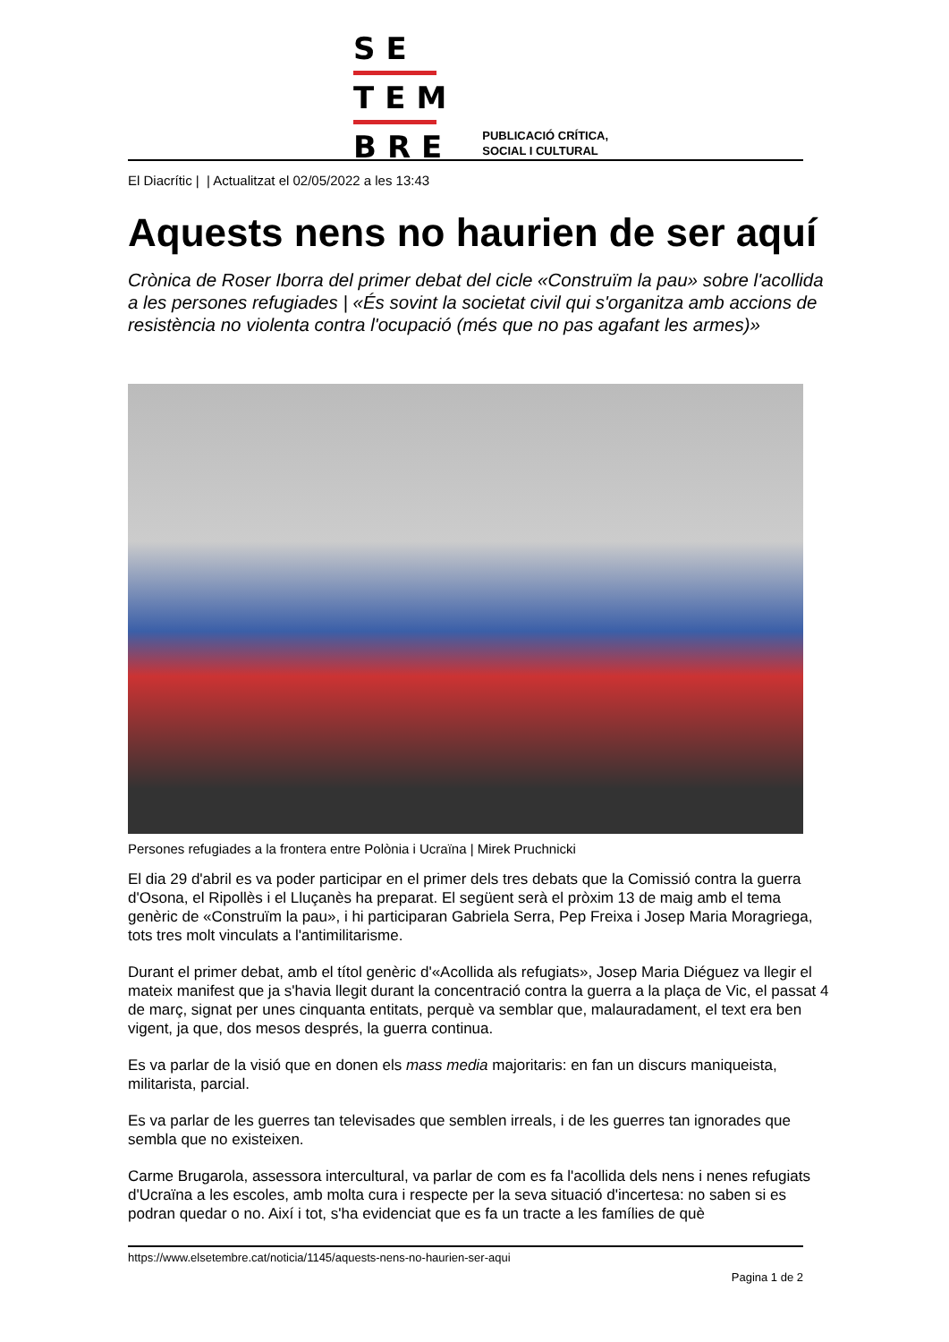SE
TEM
BRE
PUBLICACIÓ CRÍTICA,
SOCIAL I CULTURAL
El Diacrític | | Actualitzat el 02/05/2022 a les 13:43
Aquests nens no haurien de ser aquí
Crònica de Roser Iborra del primer debat del cicle «Construïm la pau» sobre l'acollida a les persones refugiades | «És sovint la societat civil qui s'organitza amb accions de resistència no violenta contra l'ocupació (més que no pas agafant les armes)»
Persones refugiades a la frontera entre Polònia i Ucraïna | Mirek Pruchnicki
El dia 29 d'abril es va poder participar en el primer dels tres debats que la Comissió contra la guerra d'Osona, el Ripollès i el Lluçanès ha preparat. El següent serà el pròxim 13 de maig amb el tema genèric de «Construïm la pau», i hi participaran Gabriela Serra, Pep Freixa i Josep Maria Moragriega, tots tres molt vinculats a l'antimilitarisme.
Durant el primer debat, amb el títol genèric d'«Acollida als refugiats», Josep Maria Diéguez va llegir el mateix manifest que ja s'havia llegit durant la concentració contra la guerra a la plaça de Vic, el passat 4 de març, signat per unes cinquanta entitats, perquè va semblar que, malauradament, el text era ben vigent, ja que, dos mesos després, la guerra continua.
Es va parlar de la visió que en donen els mass media majoritaris: en fan un discurs maniqueista, militarista, parcial.
Es va parlar de les guerres tan televisades que semblen irreals, i de les guerres tan ignorades que sembla que no existeixen.
Carme Brugarola, assessora intercultural, va parlar de com es fa l'acollida dels nens i nenes refugiats d'Ucraïna a les escoles, amb molta cura i respecte per la seva situació d'incertesa: no saben si es podran quedar o no. Així i tot, s'ha evidenciat que es fa un tracte a les famílies de què
https://www.elsetembre.cat/noticia/1145/aquests-nens-no-haurien-ser-aqui
Pagina 1 de 2